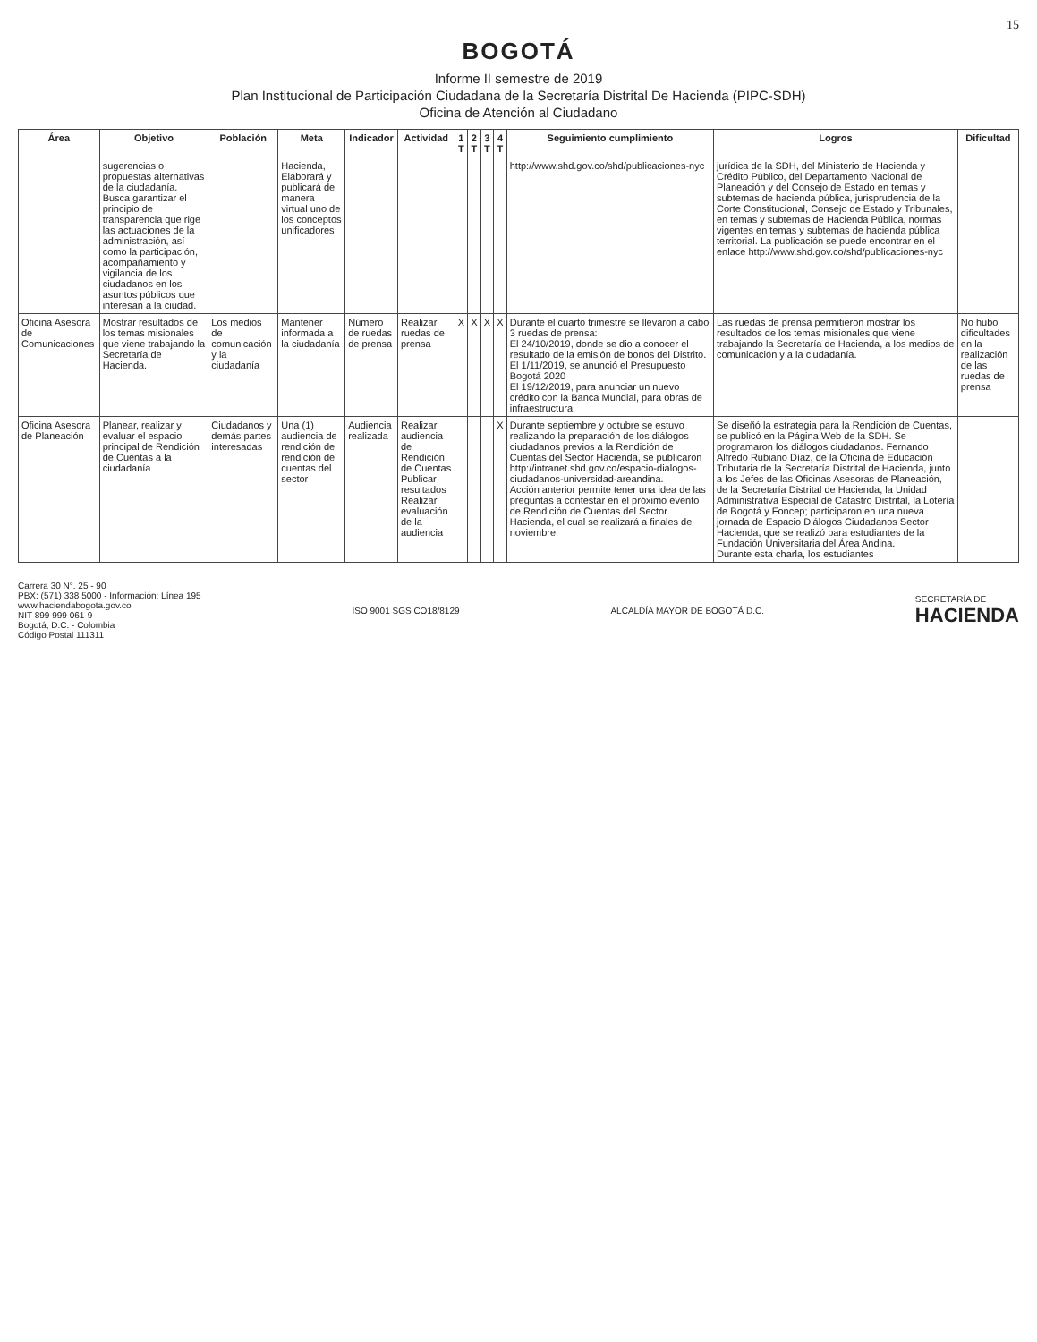15
BOGOTÁ
Informe II semestre de 2019
Plan Institucional de Participación Ciudadana de la Secretaría Distrital De Hacienda (PIPC-SDH)
Oficina de Atención al Ciudadano
| Área | Objetivo | Población | Meta | Indicador | Actividad | 1 T | 2 T | 3 T | 4 T | Seguimiento cumplimiento | Logros | Dificultad |
| --- | --- | --- | --- | --- | --- | --- | --- | --- | --- | --- | --- | --- |
| | sugerencias o propuestas alternativas de la ciudadanía. Busca garantizar el principio de transparencia que rige las actuaciones de la administración, así como la participación, acompañamiento y vigilancia de los ciudadanos en los asuntos públicos que interesan a la ciudad. | | Hacienda, Elaborará y publicará de manera virtual uno de los conceptos unificadores | | | | | | | http://www.shd.gov.co/shd/publicaciones-nyc | jurídica de la SDH, del Ministerio de Hacienda y Crédito Público, del Departamento Nacional de Planeación y del Consejo de Estado en temas y subtemas de hacienda pública, jurisprudencia de la Corte Constitucional, Consejo de Estado y Tribunales, en temas y subtemas de Hacienda Pública, normas vigentes en temas y subtemas de hacienda pública territorial. La publicación se puede encontrar en el enlace http://www.shd.gov.co/shd/publicaciones-nyc | |
| Oficina Asesora de Comunicaciones | Mostrar resultados de los temas misionales que viene trabajando la Secretaría de Hacienda. | Los medios de comunicación y la ciudadanía | Mantener informada a la ciudadanía | Número de ruedas de prensa | Realizar ruedas de prensa | X | X | X | X | Durante el cuarto trimestre se llevaron a cabo 3 ruedas de prensa: El 24/10/2019, donde se dio a conocer el resultado de la emisión de bonos del Distrito. El 1/11/2019, se anunció el Presupuesto Bogotá 2020 El 19/12/2019, para anunciar un nuevo crédito con la Banca Mundial, para obras de infraestructura. | Las ruedas de prensa permitieron mostrar los resultados de los temas misionales que viene trabajando la Secretaría de Hacienda, a los medios de comunicación y a la ciudadanía. | No hubo dificultades en la realización de las ruedas de prensa |
| Oficina Asesora de Planeación | Planear, realizar y evaluar el espacio principal de Rendición de Cuentas a la ciudadanía | Ciudadanos y demás partes interesadas | Una (1) audiencia de rendición de rendición de cuentas del sector | Audiencia realizada | Realizar audiencia de Rendición de Cuentas Publicar resultados Realizar evaluación de la audiencia | | | | X | Durante septiembre y octubre se estuvo realizando la preparación de los diálogos ciudadanos previos a la Rendición de Cuentas del Sector Hacienda, se publicaron http://intranet.shd.gov.co/espacio-dialogos-ciudadanos-universidad-areandina. Acción anterior permite tener una idea de las preguntas a contestar en el próximo evento de Rendición de Cuentas del Sector Hacienda, el cual se realizará a finales de noviembre. | Se diseñó la estrategia para la Rendición de Cuentas, se publicó en la Página Web de la SDH. Se programaron los diálogos ciudadanos. Fernando Alfredo Rubiano Díaz, de la Oficina de Educación Tributaria de la Secretaría Distrital de Hacienda, junto a los Jefes de las Oficinas Asesoras de Planeación, de la Secretaría Distrital de Hacienda, la Unidad Administrativa Especial de Catastro Distrital, la Lotería de Bogotá y Foncep; participaron en una nueva jornada de Espacio Diálogos Ciudadanos Sector Hacienda, que se realizó para estudiantes de la Fundación Universitaria del Área Andina. Durante esta charla, los estudiantes | |
Carrera 30 N°. 25 - 90
PBX: (571) 338 5000 - Información: Línea 195
www.haciendabogota.gov.co
NIT 899 999 061-9
Bogotá, D.C. - Colombia
Código Postal 111311
ISO 9001 SGS CO18/8129 ALCALDÍA MAYOR DE BOGOTÁ D.C.
SECRETARÍA DE
HACIENDA